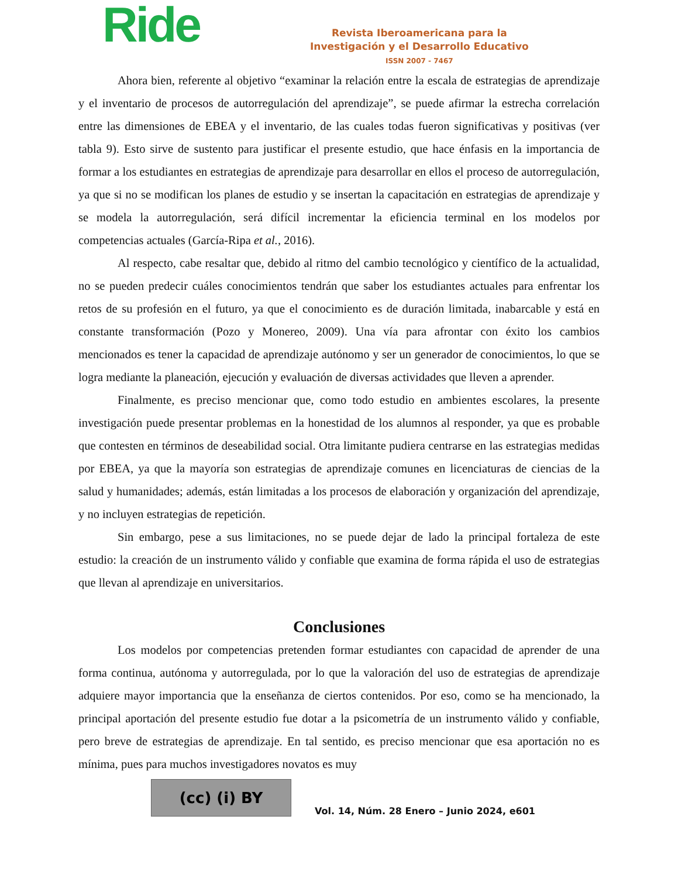Ride
Revista Iberoamericana para la
Investigación y el Desarrollo Educativo
ISSN 2007 - 7467
Ahora bien, referente al objetivo “examinar la relación entre la escala de estrategias de aprendizaje y el inventario de procesos de autorregulación del aprendizaje”, se puede afirmar la estrecha correlación entre las dimensiones de EBEA y el inventario, de las cuales todas fueron significativas y positivas (ver tabla 9). Esto sirve de sustento para justificar el presente estudio, que hace énfasis en la importancia de formar a los estudiantes en estrategias de aprendizaje para desarrollar en ellos el proceso de autorregulación, ya que si no se modifican los planes de estudio y se insertan la capacitación en estrategias de aprendizaje y se modela la autorregulación, será difícil incrementar la eficiencia terminal en los modelos por competencias actuales (García-Ripa et al., 2016).
Al respecto, cabe resaltar que, debido al ritmo del cambio tecnológico y científico de la actualidad, no se pueden predecir cuáles conocimientos tendrán que saber los estudiantes actuales para enfrentar los retos de su profesión en el futuro, ya que el conocimiento es de duración limitada, inabarcable y está en constante transformación (Pozo y Monereo, 2009). Una vía para afrontar con éxito los cambios mencionados es tener la capacidad de aprendizaje autónomo y ser un generador de conocimientos, lo que se logra mediante la planeación, ejecución y evaluación de diversas actividades que lleven a aprender.
Finalmente, es preciso mencionar que, como todo estudio en ambientes escolares, la presente investigación puede presentar problemas en la honestidad de los alumnos al responder, ya que es probable que contesten en términos de deseabilidad social. Otra limitante pudiera centrarse en las estrategias medidas por EBEA, ya que la mayoría son estrategias de aprendizaje comunes en licenciaturas de ciencias de la salud y humanidades; además, están limitadas a los procesos de elaboración y organización del aprendizaje, y no incluyen estrategias de repetición.
Sin embargo, pese a sus limitaciones, no se puede dejar de lado la principal fortaleza de este estudio: la creación de un instrumento válido y confiable que examina de forma rápida el uso de estrategias que llevan al aprendizaje en universitarios.
Conclusiones
Los modelos por competencias pretenden formar estudiantes con capacidad de aprender de una forma continua, autónoma y autorregulada, por lo que la valoración del uso de estrategias de aprendizaje adquiere mayor importancia que la enseñanza de ciertos contenidos. Por eso, como se ha mencionado, la principal aportación del presente estudio fue dotar a la psicometría de un instrumento válido y confiable, pero breve de estrategias de aprendizaje. En tal sentido, es preciso mencionar que esa aportación no es mínima, pues para muchos investigadores novatos es muy
(cc) (i) BY
Vol. 14, Núm. 28 Enero – Junio 2024, e601